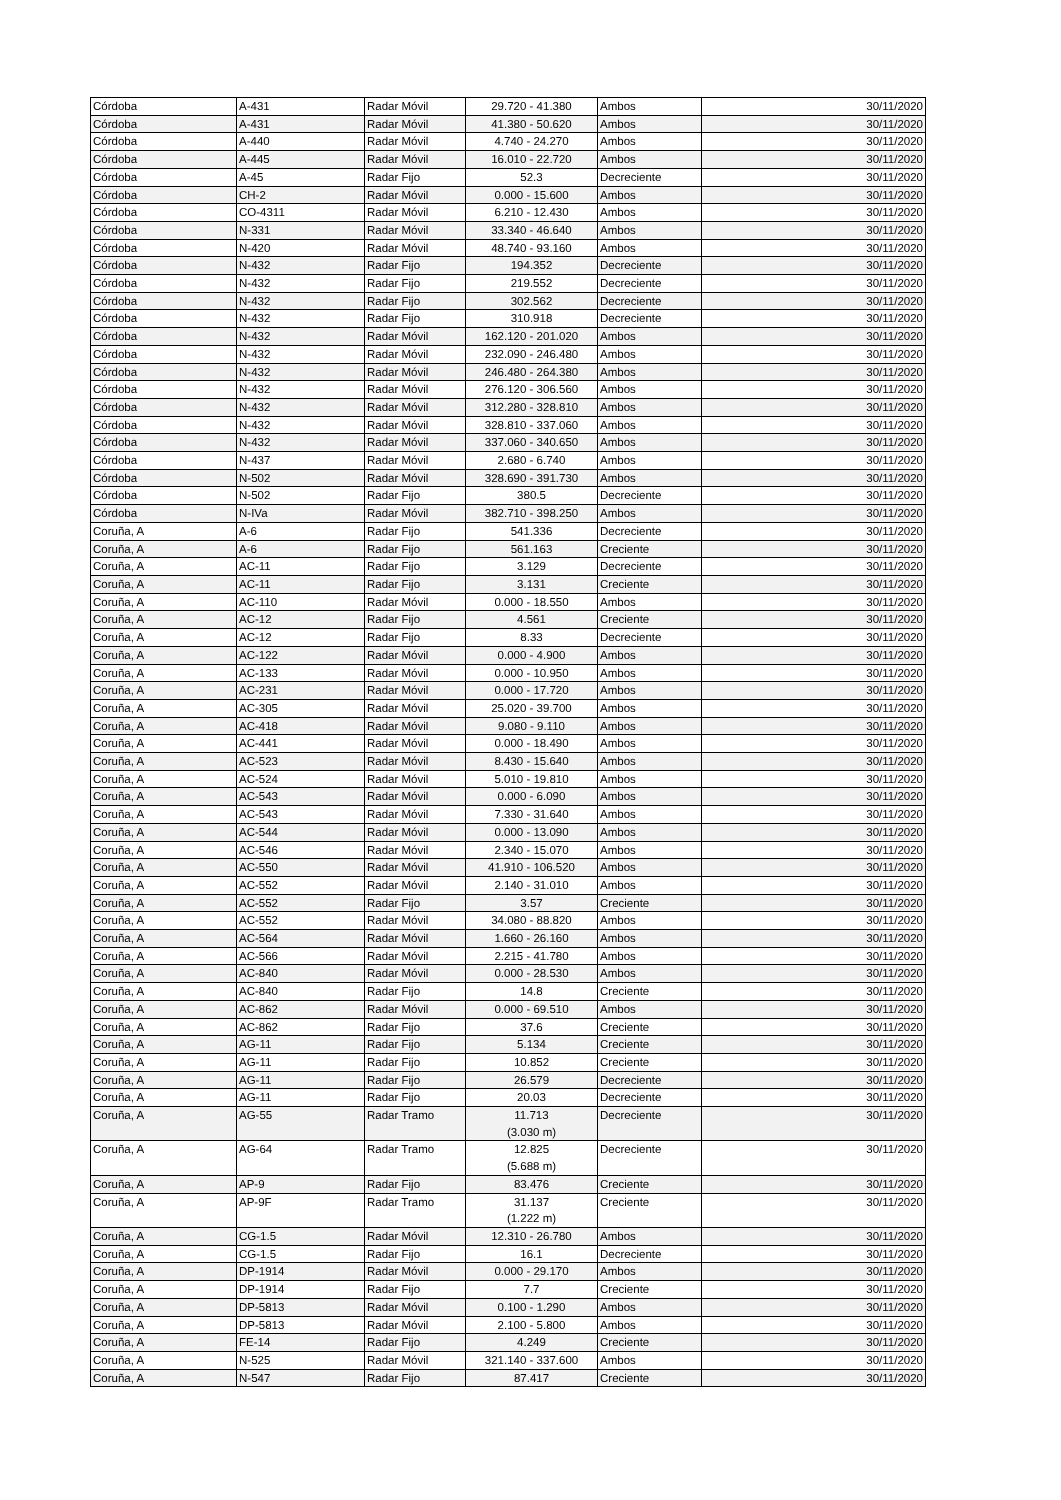| Córdoba | A-431 | Radar Móvil | 29.720 - 41.380 | Ambos | 30/11/2020 |
| Córdoba | A-431 | Radar Móvil | 41.380 - 50.620 | Ambos | 30/11/2020 |
| Córdoba | A-440 | Radar Móvil | 4.740 - 24.270 | Ambos | 30/11/2020 |
| Córdoba | A-445 | Radar Móvil | 16.010 - 22.720 | Ambos | 30/11/2020 |
| Córdoba | A-45 | Radar Fijo | 52.3 | Decreciente | 30/11/2020 |
| Córdoba | CH-2 | Radar Móvil | 0.000 - 15.600 | Ambos | 30/11/2020 |
| Córdoba | CO-4311 | Radar Móvil | 6.210 - 12.430 | Ambos | 30/11/2020 |
| Córdoba | N-331 | Radar Móvil | 33.340 - 46.640 | Ambos | 30/11/2020 |
| Córdoba | N-420 | Radar Móvil | 48.740 - 93.160 | Ambos | 30/11/2020 |
| Córdoba | N-432 | Radar Fijo | 194.352 | Decreciente | 30/11/2020 |
| Córdoba | N-432 | Radar Fijo | 219.552 | Decreciente | 30/11/2020 |
| Córdoba | N-432 | Radar Fijo | 302.562 | Decreciente | 30/11/2020 |
| Córdoba | N-432 | Radar Fijo | 310.918 | Decreciente | 30/11/2020 |
| Córdoba | N-432 | Radar Móvil | 162.120 - 201.020 | Ambos | 30/11/2020 |
| Córdoba | N-432 | Radar Móvil | 232.090 - 246.480 | Ambos | 30/11/2020 |
| Córdoba | N-432 | Radar Móvil | 246.480 - 264.380 | Ambos | 30/11/2020 |
| Córdoba | N-432 | Radar Móvil | 276.120 - 306.560 | Ambos | 30/11/2020 |
| Córdoba | N-432 | Radar Móvil | 312.280 - 328.810 | Ambos | 30/11/2020 |
| Córdoba | N-432 | Radar Móvil | 328.810 - 337.060 | Ambos | 30/11/2020 |
| Córdoba | N-432 | Radar Móvil | 337.060 - 340.650 | Ambos | 30/11/2020 |
| Córdoba | N-437 | Radar Móvil | 2.680 - 6.740 | Ambos | 30/11/2020 |
| Córdoba | N-502 | Radar Móvil | 328.690 - 391.730 | Ambos | 30/11/2020 |
| Córdoba | N-502 | Radar Fijo | 380.5 | Decreciente | 30/11/2020 |
| Córdoba | N-IVa | Radar Móvil | 382.710 - 398.250 | Ambos | 30/11/2020 |
| Coruña, A | A-6 | Radar Fijo | 541.336 | Decreciente | 30/11/2020 |
| Coruña, A | A-6 | Radar Fijo | 561.163 | Creciente | 30/11/2020 |
| Coruña, A | AC-11 | Radar Fijo | 3.129 | Decreciente | 30/11/2020 |
| Coruña, A | AC-11 | Radar Fijo | 3.131 | Creciente | 30/11/2020 |
| Coruña, A | AC-110 | Radar Móvil | 0.000 - 18.550 | Ambos | 30/11/2020 |
| Coruña, A | AC-12 | Radar Fijo | 4.561 | Creciente | 30/11/2020 |
| Coruña, A | AC-12 | Radar Fijo | 8.33 | Decreciente | 30/11/2020 |
| Coruña, A | AC-122 | Radar Móvil | 0.000 - 4.900 | Ambos | 30/11/2020 |
| Coruña, A | AC-133 | Radar Móvil | 0.000 - 10.950 | Ambos | 30/11/2020 |
| Coruña, A | AC-231 | Radar Móvil | 0.000 - 17.720 | Ambos | 30/11/2020 |
| Coruña, A | AC-305 | Radar Móvil | 25.020 - 39.700 | Ambos | 30/11/2020 |
| Coruña, A | AC-418 | Radar Móvil | 9.080 - 9.110 | Ambos | 30/11/2020 |
| Coruña, A | AC-441 | Radar Móvil | 0.000 - 18.490 | Ambos | 30/11/2020 |
| Coruña, A | AC-523 | Radar Móvil | 8.430 - 15.640 | Ambos | 30/11/2020 |
| Coruña, A | AC-524 | Radar Móvil | 5.010 - 19.810 | Ambos | 30/11/2020 |
| Coruña, A | AC-543 | Radar Móvil | 0.000 - 6.090 | Ambos | 30/11/2020 |
| Coruña, A | AC-543 | Radar Móvil | 7.330 - 31.640 | Ambos | 30/11/2020 |
| Coruña, A | AC-544 | Radar Móvil | 0.000 - 13.090 | Ambos | 30/11/2020 |
| Coruña, A | AC-546 | Radar Móvil | 2.340 - 15.070 | Ambos | 30/11/2020 |
| Coruña, A | AC-550 | Radar Móvil | 41.910 - 106.520 | Ambos | 30/11/2020 |
| Coruña, A | AC-552 | Radar Móvil | 2.140 - 31.010 | Ambos | 30/11/2020 |
| Coruña, A | AC-552 | Radar Fijo | 3.57 | Creciente | 30/11/2020 |
| Coruña, A | AC-552 | Radar Móvil | 34.080 - 88.820 | Ambos | 30/11/2020 |
| Coruña, A | AC-564 | Radar Móvil | 1.660 - 26.160 | Ambos | 30/11/2020 |
| Coruña, A | AC-566 | Radar Móvil | 2.215 - 41.780 | Ambos | 30/11/2020 |
| Coruña, A | AC-840 | Radar Móvil | 0.000 - 28.530 | Ambos | 30/11/2020 |
| Coruña, A | AC-840 | Radar Fijo | 14.8 | Creciente | 30/11/2020 |
| Coruña, A | AC-862 | Radar Móvil | 0.000 - 69.510 | Ambos | 30/11/2020 |
| Coruña, A | AC-862 | Radar Fijo | 37.6 | Creciente | 30/11/2020 |
| Coruña, A | AG-11 | Radar Fijo | 5.134 | Creciente | 30/11/2020 |
| Coruña, A | AG-11 | Radar Fijo | 10.852 | Creciente | 30/11/2020 |
| Coruña, A | AG-11 | Radar Fijo | 26.579 | Decreciente | 30/11/2020 |
| Coruña, A | AG-11 | Radar Fijo | 20.03 | Decreciente | 30/11/2020 |
| Coruña, A | AG-55 | Radar Tramo | 11.713 (3.030 m) | Decreciente | 30/11/2020 |
| Coruña, A | AG-64 | Radar Tramo | 12.825 (5.688 m) | Decreciente | 30/11/2020 |
| Coruña, A | AP-9 | Radar Fijo | 83.476 | Creciente | 30/11/2020 |
| Coruña, A | AP-9F | Radar Tramo | 31.137 (1.222 m) | Creciente | 30/11/2020 |
| Coruña, A | CG-1.5 | Radar Móvil | 12.310 - 26.780 | Ambos | 30/11/2020 |
| Coruña, A | CG-1.5 | Radar Fijo | 16.1 | Decreciente | 30/11/2020 |
| Coruña, A | DP-1914 | Radar Móvil | 0.000 - 29.170 | Ambos | 30/11/2020 |
| Coruña, A | DP-1914 | Radar Fijo | 7.7 | Creciente | 30/11/2020 |
| Coruña, A | DP-5813 | Radar Móvil | 0.100 - 1.290 | Ambos | 30/11/2020 |
| Coruña, A | DP-5813 | Radar Móvil | 2.100 - 5.800 | Ambos | 30/11/2020 |
| Coruña, A | FE-14 | Radar Fijo | 4.249 | Creciente | 30/11/2020 |
| Coruña, A | N-525 | Radar Móvil | 321.140 - 337.600 | Ambos | 30/11/2020 |
| Coruña, A | N-547 | Radar Fijo | 87.417 | Creciente | 30/11/2020 |